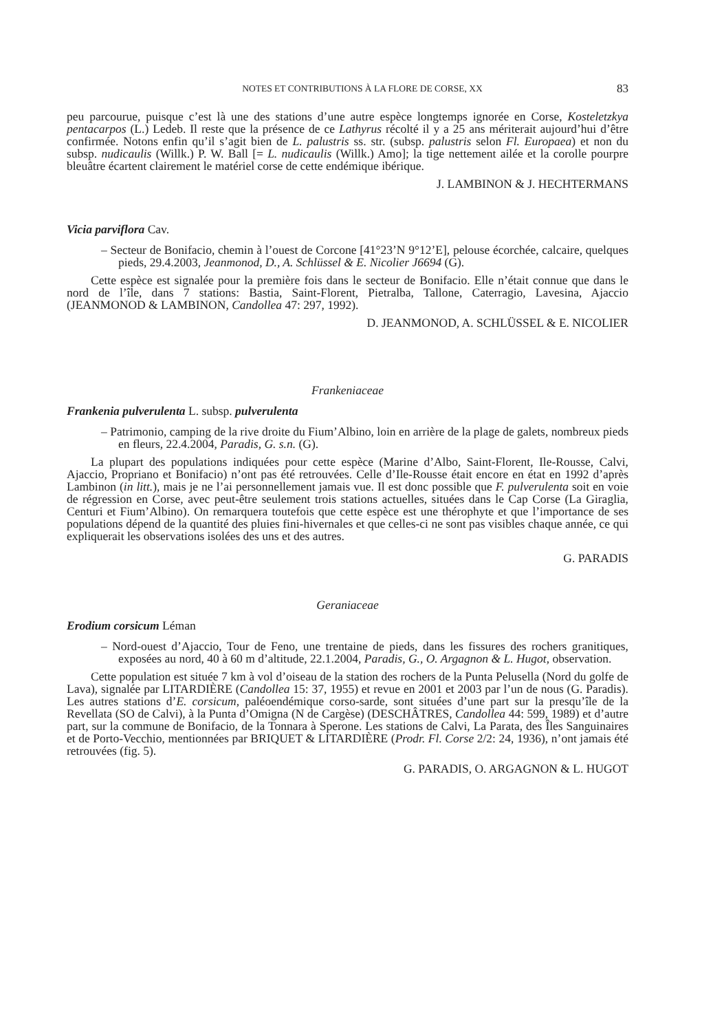NOTES ET CONTRIBUTIONS À LA FLORE DE CORSE, XX 83
peu parcourue, puisque c’est là une des stations d’une autre espèce longtemps ignorée en Corse, Kosteletzkya pentacarpos (L.) Ledeb. Il reste que la présence de ce Lathyrus récolté il y a 25 ans mériterait aujourd’hui d’être confirmée. Notons enfin qu’il s’agit bien de L. palustris ss. str. (subsp. palustris selon Fl. Europaea) et non du subsp. nudicaulis (Willk.) P. W. Ball [= L. nudicaulis (Willk.) Amo]; la tige nettement ailée et la corolle pourpre bleuâtre écartent clairement le matériel corse de cette endémique ibérique.
J. LAMBINON & J. HECHTERMANS
Vicia parviflora Cav.
– Secteur de Bonifacio, chemin à l’ouest de Corcone [41°23’N 9°12’E], pelouse écorchée, calcaire, quelques pieds, 29.4.2003, Jeanmonod, D., A. Schlüssel & E. Nicolier J6694 (G).
Cette espèce est signalée pour la première fois dans le secteur de Bonifacio. Elle n’était connue que dans le nord de l’île, dans 7 stations: Bastia, Saint-Florent, Pietralba, Tallone, Caterragio, Lavesina, Ajaccio (JEANMONOD & LAMBINON, Candollea 47: 297, 1992).
D. JEANMONOD, A. SCHLÜSSEL & E. NICOLIER
Frankeniaceae
Frankenia pulverulenta L. subsp. pulverulenta
– Patrimonio, camping de la rive droite du Fium’Albino, loin en arrière de la plage de galets, nombreux pieds en fleurs, 22.4.2004, Paradis, G. s.n. (G).
La plupart des populations indiquées pour cette espèce (Marine d’Albo, Saint-Florent, Ile-Rousse, Calvi, Ajaccio, Propriano et Bonifacio) n’ont pas été retrouvées. Celle d’Ile-Rousse était encore en état en 1992 d’après Lambinon (in litt.), mais je ne l’ai personnellement jamais vue. Il est donc possible que F. pulverulenta soit en voie de régression en Corse, avec peut-être seulement trois stations actuelles, situées dans le Cap Corse (La Giraglia, Centuri et Fium’Albino). On remarquera toutefois que cette espèce est une thérophyte et que l’importance de ses populations dépend de la quantité des pluies fini-hivernales et que celles-ci ne sont pas visibles chaque année, ce qui expliquerait les observations isolées des uns et des autres.
G. PARADIS
Geraniaceae
Erodium corsicum Léman
– Nord-ouest d’Ajaccio, Tour de Feno, une trentaine de pieds, dans les fissures des rochers granitiques, exposées au nord, 40 à 60 m d’altitude, 22.1.2004, Paradis, G., O. Argagnon & L. Hugot, observation.
Cette population est située 7 km à vol d’oiseau de la station des rochers de la Punta Pelusella (Nord du golfe de Lava), signalée par LITARDIÈRE (Candollea 15: 37, 1955) et revue en 2001 et 2003 par l’un de nous (G. Paradis). Les autres stations d’E. corsicum, paléoendémique corso-sarde, sont situées d’une part sur la presqu’île de la Revellata (SO de Calvi), à la Punta d’Omigna (N de Cargèse) (DESCHÂTRES, Candollea 44: 599, 1989) et d’autre part, sur la commune de Bonifacio, de la Tonnara à Sperone. Les stations de Calvi, La Parata, des Îles Sanguinaires et de Porto-Vecchio, mentionnées par BRIQUET & LITARDIÈRE (Prodr. Fl. Corse 2/2: 24, 1936), n’ont jamais été retrouvées (fig. 5).
G. PARADIS, O. ARGAGNON & L. HUGOT